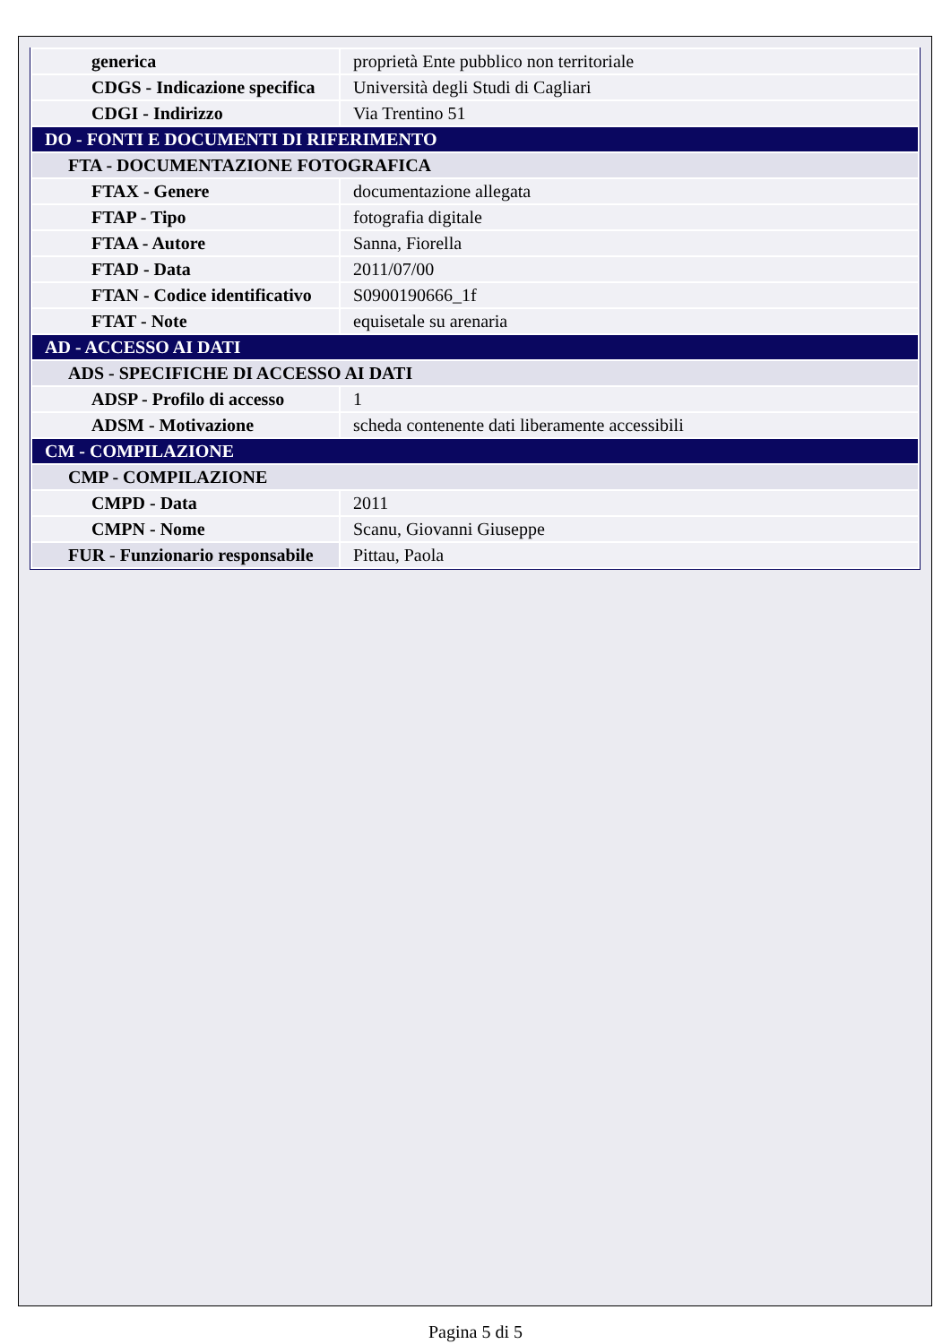| generica | proprietà Ente pubblico non territoriale |
| CDGS - Indicazione specifica | Università degli Studi di Cagliari |
| CDGI - Indirizzo | Via Trentino 51 |
| DO - FONTI E DOCUMENTI DI RIFERIMENTO | |
| FTA - DOCUMENTAZIONE FOTOGRAFICA | |
| FTAX - Genere | documentazione allegata |
| FTAP - Tipo | fotografia digitale |
| FTAA - Autore | Sanna, Fiorella |
| FTAD - Data | 2011/07/00 |
| FTAN - Codice identificativo | S0900190666_1f |
| FTAT - Note | equisetale su arenaria |
| AD - ACCESSO AI DATI | |
| ADS - SPECIFICHE DI ACCESSO AI DATI | |
| ADSP - Profilo di accesso | 1 |
| ADSM - Motivazione | scheda contenente dati liberamente accessibili |
| CM - COMPILAZIONE | |
| CMP - COMPILAZIONE | |
| CMPD - Data | 2011 |
| CMPN - Nome | Scanu, Giovanni Giuseppe |
| FUR - Funzionario responsabile | Pittau, Paola |
Pagina 5 di 5